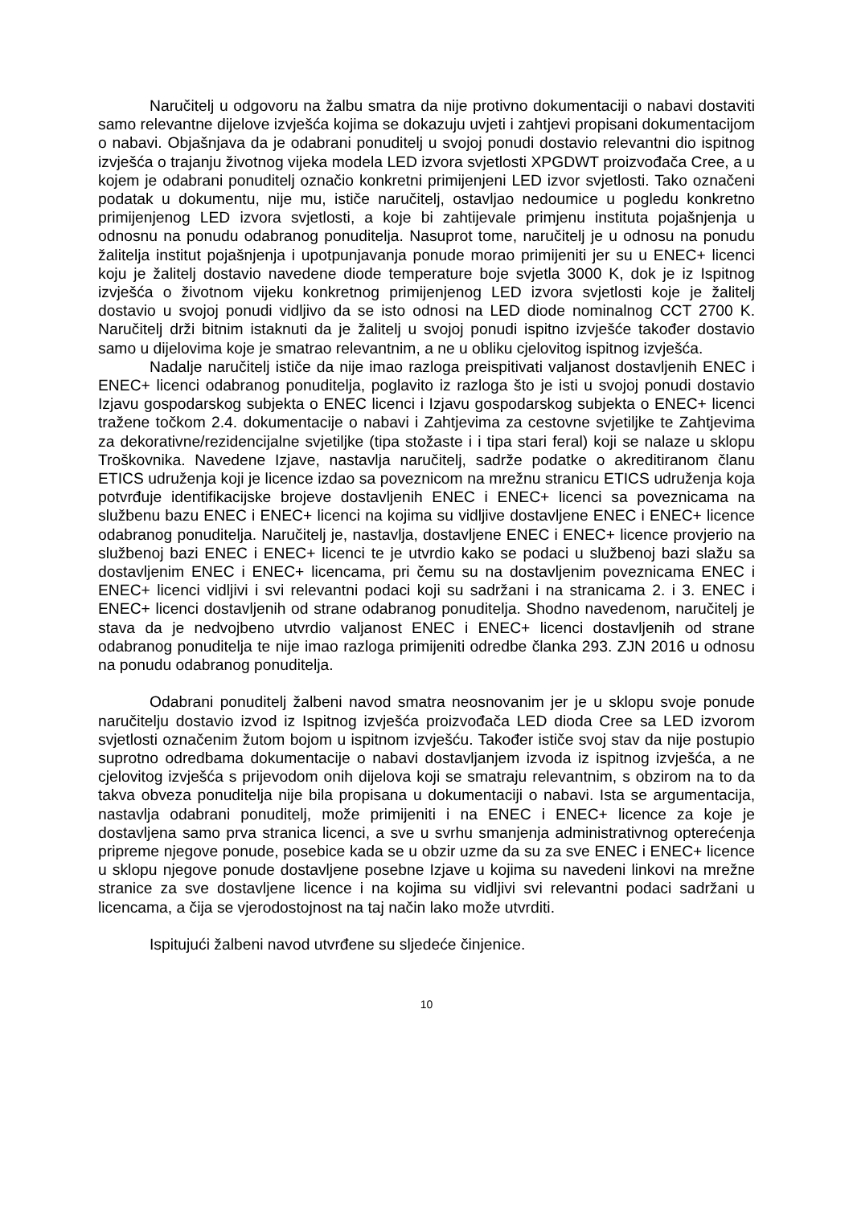Naručitelj u odgovoru na žalbu smatra da nije protivno dokumentaciji o nabavi dostaviti samo relevantne dijelove izvješća kojima se dokazuju uvjeti i zahtjevi propisani dokumentacijom o nabavi. Objašnjava da je odabrani ponuditelj u svojoj ponudi dostavio relevantni dio ispitnog izvješća o trajanju životnog vijeka modela LED izvora svjetlosti XPGDWT proizvođača Cree, a u kojem je odabrani ponuditelj označio konkretni primijenjeni LED izvor svjetlosti. Tako označeni podatak u dokumentu, nije mu, ističe naručitelj, ostavljao nedoumice u pogledu konkretno primijenjenog LED izvora svjetlosti, a koje bi zahtijevale primjenu instituta pojašnjenja u odnosnu na ponudu odabranog ponuditelja. Nasuprot tome, naručitelj je u odnosu na ponudu žalitelja institut pojašnjenja i upotpunjavanja ponude morao primijeniti jer su u ENEC+ licenci koju je žalitelj dostavio navedene diode temperature boje svjetla 3000 K, dok je iz Ispitnog izvješća o životnom vijeku konkretnog primijenjenog LED izvora svjetlosti koje je žalitelj dostavio u svojoj ponudi vidljivo da se isto odnosi na LED diode nominalnog CCT 2700 K. Naručitelj drži bitnim istaknuti da je žalitelj u svojoj ponudi ispitno izvješće također dostavio samo u dijelovima koje je smatrao relevantnim, a ne u obliku cjelovitog ispitnog izvješća.
Nadalje naručitelj ističe da nije imao razloga preispitivati valjanost dostavljenih ENEC i ENEC+ licenci odabranog ponuditelja, poglavito iz razloga što je isti u svojoj ponudi dostavio Izjavu gospodarskog subjekta o ENEC licenci i Izjavu gospodarskog subjekta o ENEC+ licenci tražene točkom 2.4. dokumentacije o nabavi i Zahtjevima za cestovne svjetiljke te Zahtjevima za dekorativne/rezidencijalne svjetiljke (tipa stožaste i i tipa stari feral) koji se nalaze u sklopu Troškovnika. Navedene Izjave, nastavlja naručitelj, sadrže podatke o akreditiranom članu ETICS udruženja koji je licence izdao sa poveznicom na mrežnu stranicu ETICS udruženja koja potvrđuje identifikacijske brojeve dostavljenih ENEC i ENEC+ licenci sa poveznicama na službenu bazu ENEC i ENEC+ licenci na kojima su vidljive dostavljene ENEC i ENEC+ licence odabranog ponuditelja. Naručitelj je, nastavlja, dostavljene ENEC i ENEC+ licence provjerio na službenoj bazi ENEC i ENEC+ licenci te je utvrdio kako se podaci u službenoj bazi slažu sa dostavljenim ENEC i ENEC+ licencama, pri čemu su na dostavljenim poveznicama ENEC i ENEC+ licenci vidljivi i svi relevantni podaci koji su sadržani i na stranicama 2. i 3. ENEC i ENEC+ licenci dostavljenih od strane odabranog ponuditelja. Shodno navedenom, naručitelj je stava da je nedvojbeno utvrdio valjanost ENEC i ENEC+ licenci dostavljenih od strane odabranog ponuditelja te nije imao razloga primijeniti odredbe članka 293. ZJN 2016 u odnosu na ponudu odabranog ponuditelja.
Odabrani ponuditelj žalbeni navod smatra neosnovanim jer je u sklopu svoje ponude naručitelju dostavio izvod iz Ispitnog izvješća proizvođača LED dioda Cree sa LED izvorom svjetlosti označenim žutom bojom u ispitnom izvješću. Također ističe svoj stav da nije postupio suprotno odredbama dokumentacije o nabavi dostavljanjem izvoda iz ispitnog izvješća, a ne cjelovitog izvješća s prijevodom onih dijelova koji se smatraju relevantnim, s obzirom na to da takva obveza ponuditelja nije bila propisana u dokumentaciji o nabavi. Ista se argumentacija, nastavlja odabrani ponuditelj, može primijeniti i na ENEC i ENEC+ licence za koje je dostavljena samo prva stranica licenci, a sve u svrhu smanjenja administrativnog opterećenja pripreme njegove ponude, posebice kada se u obzir uzme da su za sve ENEC i ENEC+ licence u sklopu njegove ponude dostavljene posebne Izjave u kojima su navedeni linkovi na mrežne stranice za sve dostavljene licence i na kojima su vidljivi svi relevantni podaci sadržani u licencama, a čija se vjerodostojnost na taj način lako može utvrditi.
Ispitujući žalbeni navod utvrđene su sljedeće činjenice.
10